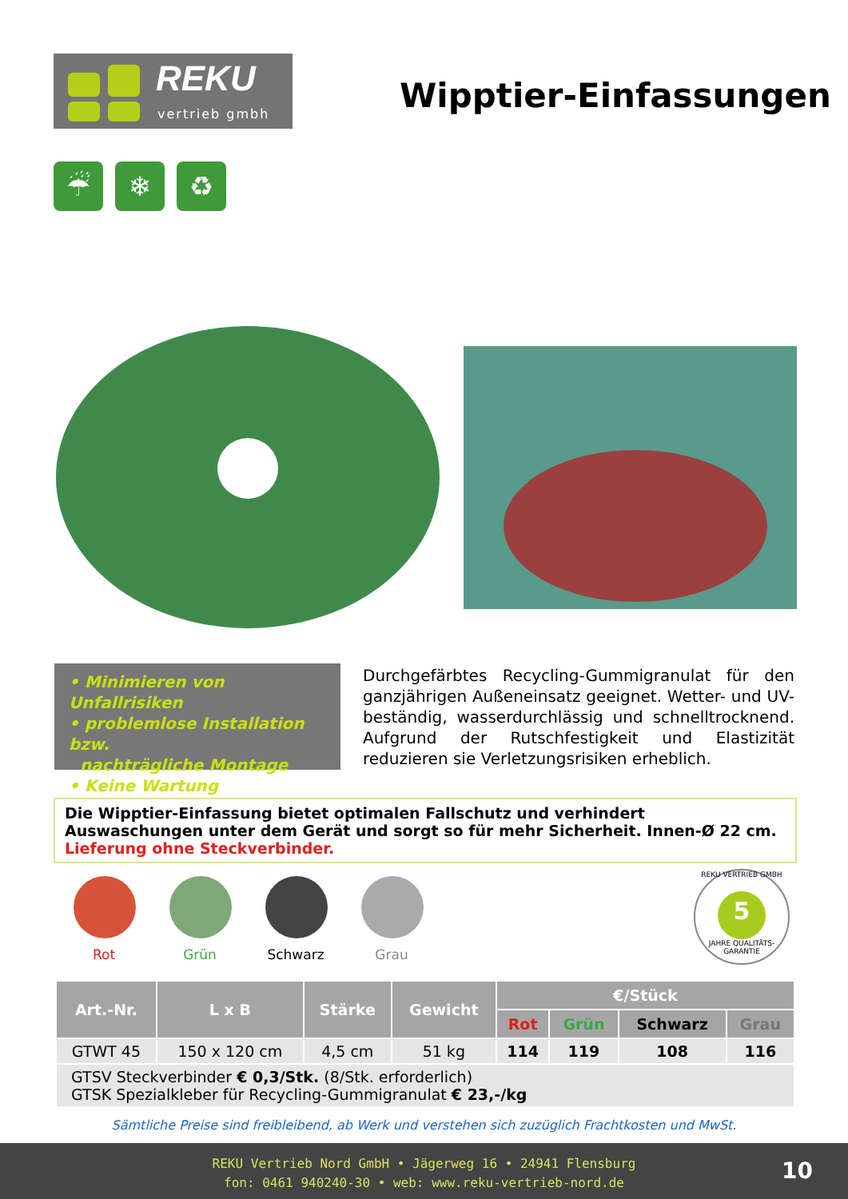REKU
vertrieb gmbh
Wipptier-Einfassungen
☔ ❄ ♻
• Minimieren von Unfallrisiken
• problemlose Installation bzw.
nachträgliche Montage
• Keine Wartung
Durchgefärbtes Recycling-Gummigranulat für den ganzjährigen Außeneinsatz geeignet. Wetter- und UV-beständig, wasserdurchlässig und schnelltrocknend. Aufgrund der Rutschfestigkeit und Elastizität reduzieren sie Verletzungsrisiken erheblich.
Die Wipptier-Einfassung bietet optimalen Fallschutz und verhindert Auswaschungen unter dem Gerät und sorgt so für mehr Sicherheit. Innen-Ø 22 cm. Lieferung ohne Steckverbinder.
Rot Grün Schwarz Grau
REKU VERTRIEB GMBH
5
JAHRE QUALITÄTS-GARANTIE
| Art.-Nr. | L x B | Stärke | Gewicht | €/Stück | | | |
| --- | --- | --- | --- | --- | --- | --- | --- |
| | | | | Rot | Grün | Schwarz | Grau |
| GTWT 45 | 150 x 120 cm | 4,5 cm | 51 kg | 114 | 119 | 108 | 116 |
| GTSV Steckverbinder € 0,3/Stk. (8/Stk. erforderlich) GTSK Spezialkleber für Recycling-Gummigranulat € 23,-/kg | | | | | | | |
Sämtliche Preise sind freibleibend, ab Werk und verstehen sich zuzüglich Frachtkosten und MwSt.
REKU Vertrieb Nord GmbH • Jägerweg 16 • 24941 Flensburg
fon: 0461 940240-30 • web: www.reku-vertrieb-nord.de
10